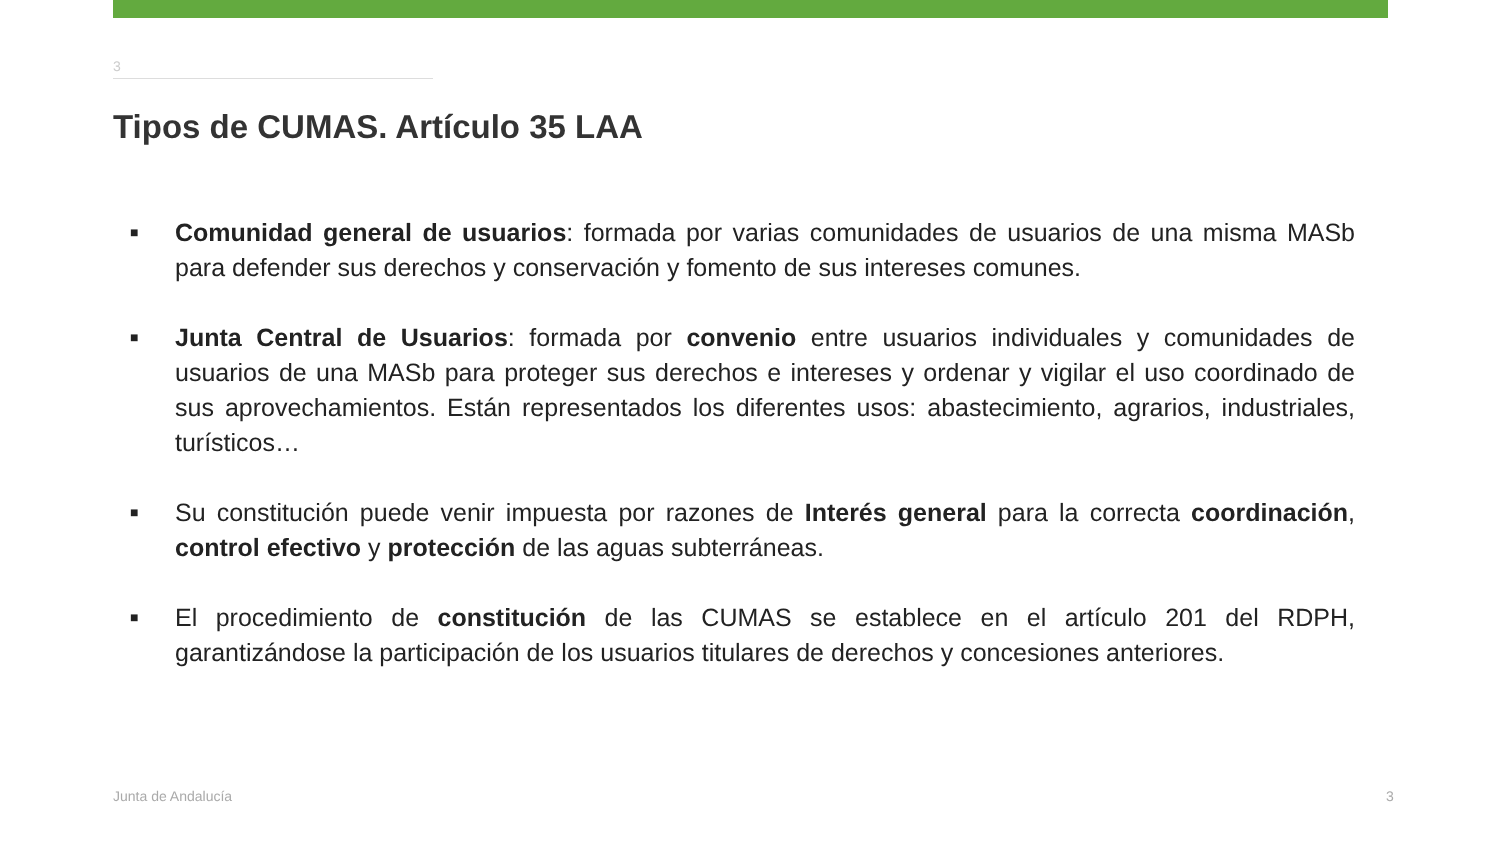3
Tipos de CUMAS. Artículo 35 LAA
■ Comunidad general de usuarios: formada por varias comunidades de usuarios de una misma MASb para defender sus derechos y conservación y fomento de sus intereses comunes.
■ Junta Central de Usuarios: formada por convenio entre usuarios individuales y comunidades de usuarios de una MASb para proteger sus derechos e intereses y ordenar y vigilar el uso coordinado de sus aprovechamientos. Están representados los diferentes usos: abastecimiento, agrarios, industriales, turísticos…
■ Su constitución puede venir impuesta por razones de Interés general para la correcta coordinación, control efectivo y protección de las aguas subterráneas.
■ El procedimiento de constitución de las CUMAS se establece en el artículo 201 del RDPH, garantizándose la participación de los usuarios titulares de derechos y concesiones anteriores.
Junta de Andalucía 3